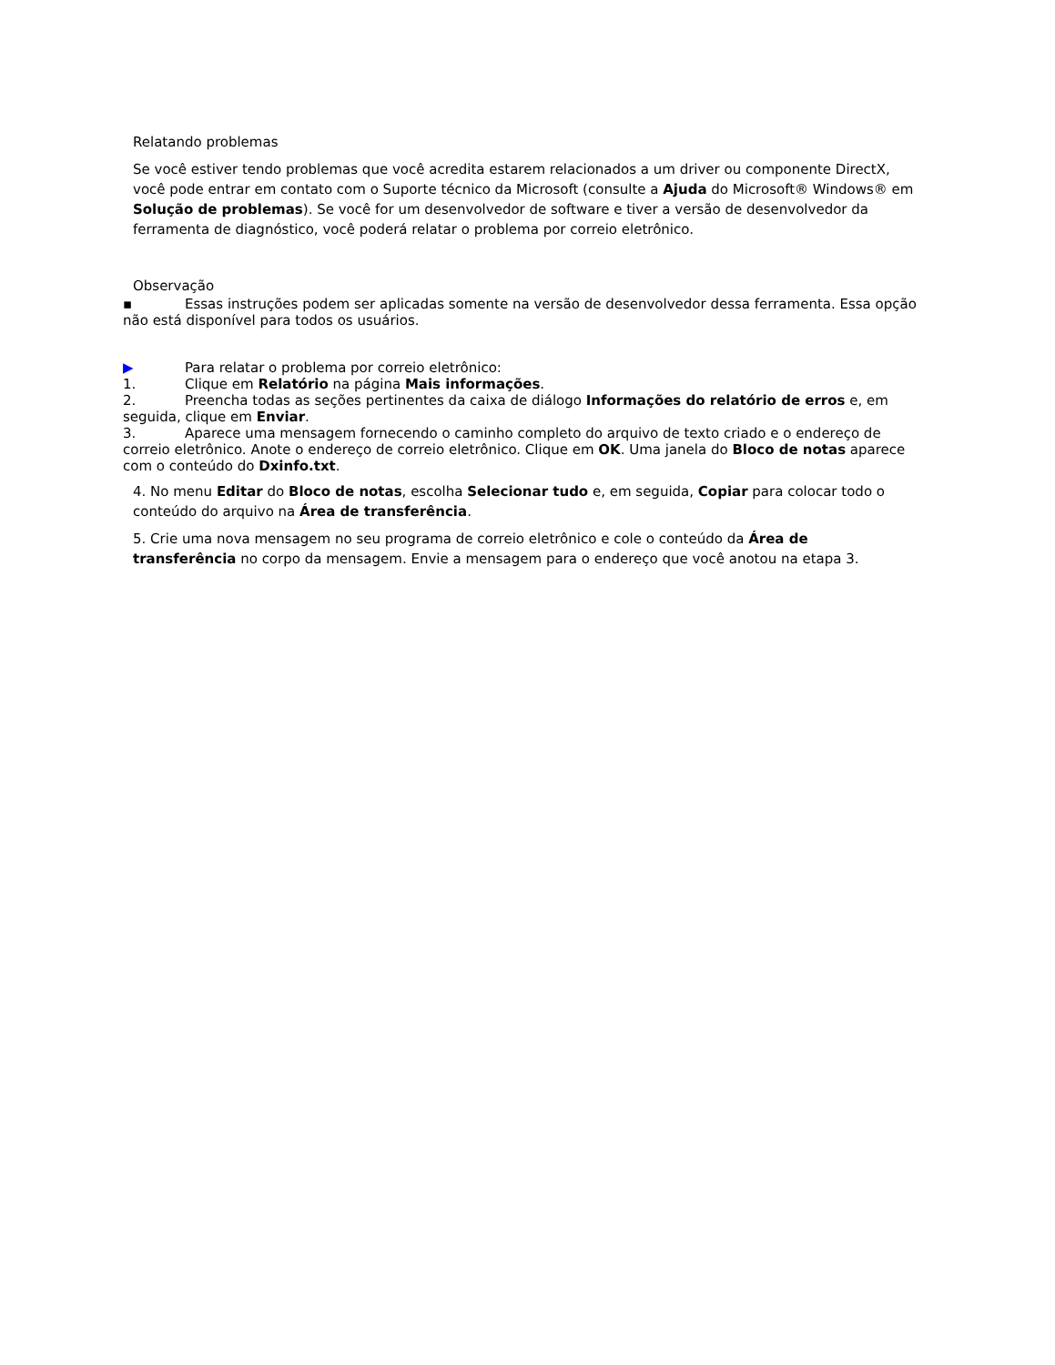Relatando problemas
Se você estiver tendo problemas que você acredita estarem relacionados a um driver ou componente DirectX, você pode entrar em contato com o Suporte técnico da Microsoft (consulte a Ajuda do Microsoft® Windows® em Solução de problemas). Se você for um desenvolvedor de software e tiver a versão de desenvolvedor da ferramenta de diagnóstico, você poderá relatar o problema por correio eletrônico.
Observação
▪ Essas instruções podem ser aplicadas somente na versão de desenvolvedor dessa ferramenta. Essa opção não está disponível para todos os usuários.
▶ Para relatar o problema por correio eletrônico:
1. Clique em Relatório na página Mais informações.
2. Preencha todas as seções pertinentes da caixa de diálogo Informações do relatório de erros e, em seguida, clique em Enviar.
3. Aparece uma mensagem fornecendo o caminho completo do arquivo de texto criado e o endereço de correio eletrônico. Anote o endereço de correio eletrônico. Clique em OK. Uma janela do Bloco de notas aparece com o conteúdo do Dxinfo.txt.
4. No menu Editar do Bloco de notas, escolha Selecionar tudo e, em seguida, Copiar para colocar todo o conteúdo do arquivo na Área de transferência.
5. Crie uma nova mensagem no seu programa de correio eletrônico e cole o conteúdo da Área de transferência no corpo da mensagem. Envie a mensagem para o endereço que você anotou na etapa 3.